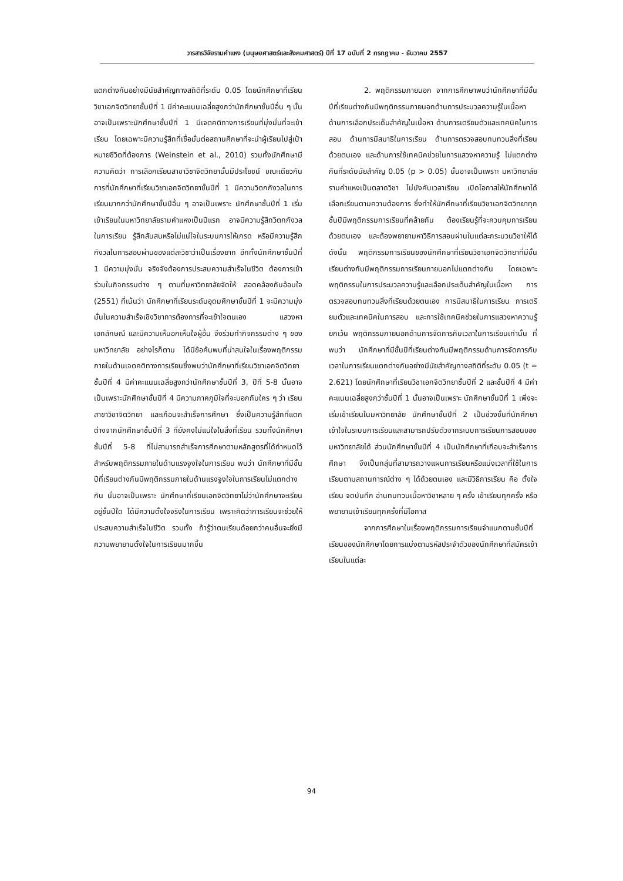วารสารวิจัยรามคำแหง (มนุษยศาสตร์และสังคมศาสตร์) ปีที่ 17 ฉบับที่ 2 กรกฎาคม - ธันวาคม 2557
แตกต่างกันอย่างมีนัยสำคัญทางสถิติที่ระดับ 0.05 โดยนักศึกษาที่เรียนวิชาเอกจิตวิทยาชั้นปีที่ 1 มีค่าคะแนนเฉลี่ยสูงกว่านักศึกษาชั้นปีอื่น ๆ นั้นอาจเป็นเพราะนักศึกษาชั้นปีที่ 1 มีเจตคติทางการเรียนที่มุ่งมั่นที่จะเข้าเรียน โดยเฉพาะมีความรู้สึกที่เชื่อมั่นต่อสถานศึกษาที่จะนำผู้เรียนไปสู่เป้าหมายชีวิตที่ต้องการ (Weinstein et al., 2010) รวมทั้งนักศึกษามีความคิดว่า การเลือกเรียนสาขาวิชาจิตวิทยานั้นมีประโยชน์ ขณะเดียวกันการที่นักศึกษาที่เรียนวิชาเอกจิตวิทยาชั้นปีที่ 1 มีความวิตกกังวลในการเรียนมากกว่านักศึกษาชั้นปีอื่น ๆ อาจเป็นเพราะ นักศึกษาชั้นปีที่ 1 เริ่มเข้าเรียนในมหาวิทยาลัยรามคำแหงเป็นปีแรก อาจมีความรู้สึกวิตกกังวลในการเรียน รู้สึกสับสนหรือไม่แน่ใจในระบบการให้เกรด หรือมีความรู้สึกกังวลในการสอบผ่านของแต่ละวิชาว่าเป็นเรื่องยาก อีกทั้งนักศึกษาชั้นปีที่ 1 มีความมุ่งมั่น จริงจังต้องการประสบความสำเร็จในชีวิต ต้องการเข้าร่วมในกิจกรรมต่าง ๆ ตามที่มหาวิทยาลัยจัดให้ สอดคล้องกับอ้อมใจ (2551) ที่เน้นว่า นักศึกษาที่เรียนระดับอุดมศึกษาชั้นปีที่ 1 จะมีความมุ่งมั่นในความสำเร็จเชิงวิชาการต้องการที่จะเข้าใจตนเอง แสวงหาเอกลักษณ์ และมีความเห็นอกเห็นใจผู้อื่น จึงร่วมทำกิจกรรมต่าง ๆ ของมหาวิทยาลัย อย่างไรก็ตาม ได้มีข้อค้นพบที่น่าสนใจในเรื่องพฤติกรรมภายในด้านเจตคติทางการเรียนซึ่งพบว่านักศึกษาที่เรียนวิชาเอกจิตวิทยาชั้นปีที่ 4 มีค่าคะแนนเฉลี่ยสูงกว่านักศึกษาชั้นปีที่ 3, ปีที่ 5-8 นั้นอาจเป็นเพราะนักศึกษาชั้นปีที่ 4 มีความภาคภูมิใจที่จะบอกกับใคร ๆ ว่า เรียนสาขาวิชาจิตวิทยา และเกือบจะสำเร็จการศึกษา ซึ่งเป็นความรู้สึกที่แตกต่างจากนักศึกษาชั้นปีที่ 3 ที่ยังคงไม่แน่ใจในสิ่งที่เรียน รวมทั้งนักศึกษาชั้นปีที่ 5-8 ที่ไม่สามารถสำเร็จการศึกษาตามหลักสูตรที่ได้กำหนดไว้ สำหรับพฤติกรรมภายในด้านแรงจูงใจในการเรียน พบว่า นักศึกษาที่มีชั้นปีที่เรียนต่างกันมีพฤติกรรมภายในด้านแรงจูงใจในการเรียนไม่แตกต่างกัน นั่นอาจเป็นเพราะ นักศึกษาที่เรียนเอกจิตวิทยาไม่ว่านักศึกษาจะเรียนอยู่ชั้นปีใด ได้มีความตั้งใจจริงในการเรียน เพราะคิดว่าการเรียนจะช่วยให้ประสบความสำเร็จในชีวิต รวมทั้ง ถ้ารู้ว่าตนเรียนด้อยกว่าคนอื่นจะยิ่งมีความพยายามตั้งใจในการเรียนมากขึ้น
2. พฤติกรรมภายนอก จากการศึกษาพบว่านักศึกษาที่มีชั้นปีที่เรียนต่างกันมีพฤติกรรมภายนอกด้านการประมวลความรู้ในเนื้อหา ด้านการเลือกประเด็นสำคัญในเนื้อหา ด้านการเตรียมตัวและเทคนิคในการสอบ ด้านการมีสมาธิในการเรียน ด้านการตรวจสอบทบทวนสิ่งที่เรียนด้วยตนเอง และด้านการใช้เทคนิคช่วยในการแสวงหาความรู้ ไม่แตกต่างกันที่ระดับนัยสำคัญ 0.05 (p > 0.05) นั้นอาจเป็นเพราะ มหาวิทยาลัยรามคำแหงเป็นตลาดวิชา ไม่บังคับเวลาเรียน เปิดโอกาสให้นักศึกษาได้เลือกเรียนตามความต้องการ ซึ่งทำให้นักศึกษาที่เรียนวิชาเอกจิตวิทยาทุกชั้นปีมีพฤติกรรมการเรียนที่คล้ายกัน ต้องเรียนรู้ที่จะควบคุมการเรียนด้วยตนเอง และต้องพยายามหาวิธีการสอบผ่านในแต่ละกระบวนวิชาให้ได้ ดังนั้น พฤติกรรมการเรียนของนักศึกษาที่เรียนวิชาเอกจิตวิทยาที่มีชั้นเรียนต่างกันมีพฤติกรรมการเรียนภายนอกไม่แตกต่างกัน โดยเฉพาะพฤติกรรมในการประมวลความรู้และเลือกประเด็นสำคัญในเนื้อหา การตรวจสอบทบทวนสิ่งที่เรียนด้วยตนเอง การมีสมาธิในการเรียน การเตรียมตัวและเทคนิคในการสอบ และการใช้เทคนิคช่วยในการแสวงหาความรู้ ยกเว้น พฤติกรรมภายนอกด้านการจัดการกับเวลาในการเรียนเท่านั้น ที่พบว่า นักศึกษาที่มีชั้นปีที่เรียนต่างกันมีพฤติกรรมด้านการจัดการกับเวลาในการเรียนแตกต่างกันอย่างมีนัยสำคัญทางสถิติที่ระดับ 0.05 (t = 2.621) โดยนักศึกษาที่เรียนวิชาเอกจิตวิทยาชั้นปีที่ 2 และชั้นปีที่ 4 มีค่าคะแนนเฉลี่ยสูงกว่าชั้นปีที่ 1 นั้นอาจเป็นเพราะ นักศึกษาชั้นปีที่ 1 เพิ่งจะเริ่มเข้าเรียนในมหาวิทยาลัย นักศึกษาชั้นปีที่ 2 เป็นช่วงชั้นที่นักศึกษาเข้าใจในระบบการเรียนและสามารถปรับตัวจากระบบการเรียนการสอนของมหาวิทยาลัยได้ ส่วนนักศึกษาชั้นปีที่ 4 เป็นนักศึกษาที่เกือบจะสำเร็จการศึกษา จึงเป็นกลุ่มที่สามารถวางแผนการเรียนหรือแบ่งเวลาที่ใช้ในการเรียนตามสถานการณ์ต่าง ๆ ได้ด้วยตนเอง และมีวิธีการเรียน คือ ตั้งใจเรียน จดบันทึก อ่านทบทวนเนื้อหาวิชาหลาย ๆ ครั้ง เข้าเรียนทุกครั้ง หรือพยายามเข้าเรียนทุกครั้งที่มีโอกาส
จากการศึกษาในเรื่องพฤติกรรมการเรียนจำแนกตามชั้นปีที่เรียนของนักศึกษาโดยการแบ่งตามรหัสประจำตัวของนักศึกษาที่สมัครเข้าเรียนในแต่ละ
94